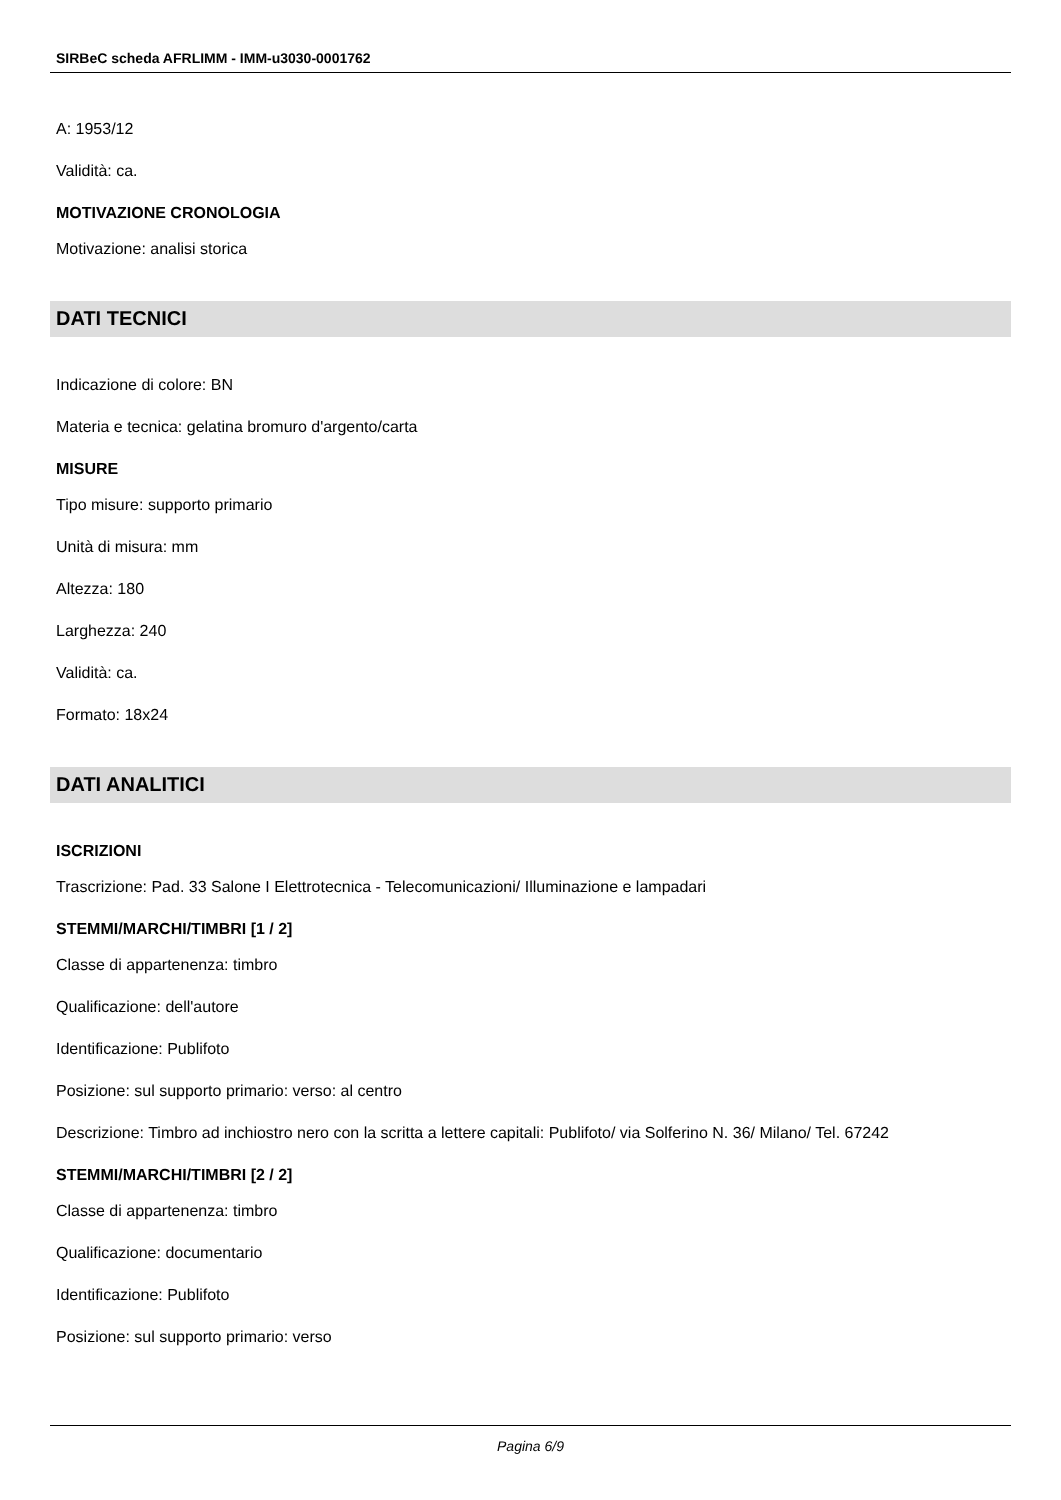SIRBeC scheda AFRLIMM - IMM-u3030-0001762
A: 1953/12
Validità: ca.
MOTIVAZIONE CRONOLOGIA
Motivazione: analisi storica
DATI TECNICI
Indicazione di colore: BN
Materia e tecnica: gelatina bromuro d'argento/carta
MISURE
Tipo misure: supporto primario
Unità di misura: mm
Altezza: 180
Larghezza: 240
Validità: ca.
Formato: 18x24
DATI ANALITICI
ISCRIZIONI
Trascrizione: Pad. 33 Salone I Elettrotecnica - Telecomunicazioni/ Illuminazione e lampadari
STEMMI/MARCHI/TIMBRI [1 / 2]
Classe di appartenenza: timbro
Qualificazione: dell'autore
Identificazione: Publifoto
Posizione: sul supporto primario: verso: al centro
Descrizione: Timbro ad inchiostro nero con la scritta a lettere capitali: Publifoto/ via Solferino N. 36/ Milano/ Tel. 67242
STEMMI/MARCHI/TIMBRI [2 / 2]
Classe di appartenenza: timbro
Qualificazione: documentario
Identificazione: Publifoto
Posizione: sul supporto primario: verso
Pagina 6/9